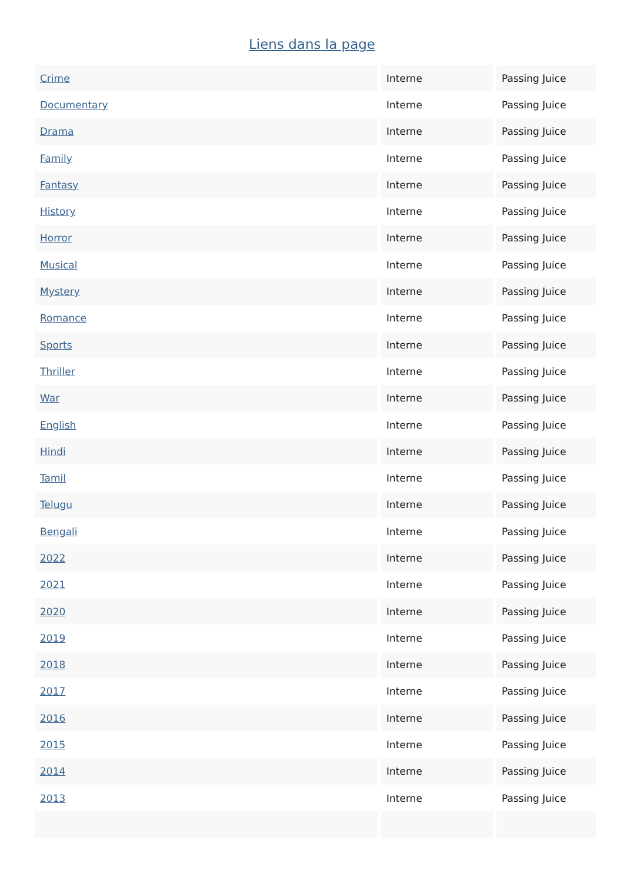Liens dans la page
| Crime | Interne | Passing Juice |
| Documentary | Interne | Passing Juice |
| Drama | Interne | Passing Juice |
| Family | Interne | Passing Juice |
| Fantasy | Interne | Passing Juice |
| History | Interne | Passing Juice |
| Horror | Interne | Passing Juice |
| Musical | Interne | Passing Juice |
| Mystery | Interne | Passing Juice |
| Romance | Interne | Passing Juice |
| Sports | Interne | Passing Juice |
| Thriller | Interne | Passing Juice |
| War | Interne | Passing Juice |
| English | Interne | Passing Juice |
| Hindi | Interne | Passing Juice |
| Tamil | Interne | Passing Juice |
| Telugu | Interne | Passing Juice |
| Bengali | Interne | Passing Juice |
| 2022 | Interne | Passing Juice |
| 2021 | Interne | Passing Juice |
| 2020 | Interne | Passing Juice |
| 2019 | Interne | Passing Juice |
| 2018 | Interne | Passing Juice |
| 2017 | Interne | Passing Juice |
| 2016 | Interne | Passing Juice |
| 2015 | Interne | Passing Juice |
| 2014 | Interne | Passing Juice |
| 2013 | Interne | Passing Juice |